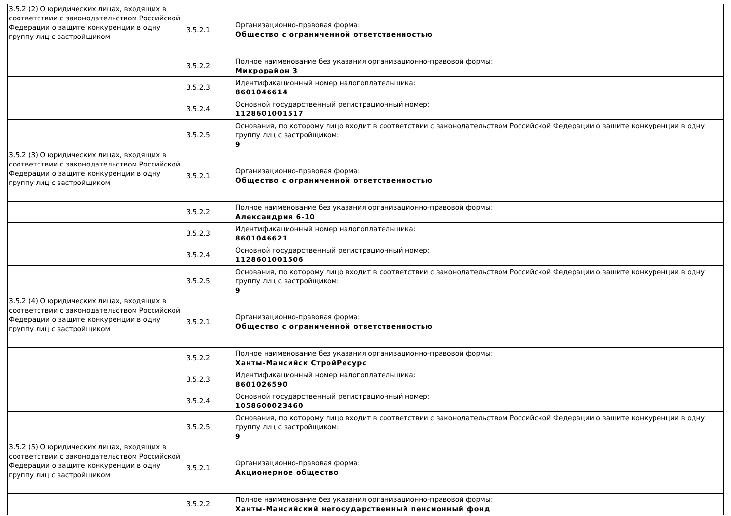| 3.5.2 (2) О юридических лицах, входящих в соответствии с законодательством Российской Федерации о защите конкуренции в одну группу лиц с застройщиком | 3.5.2.1 | Организационно-правовая форма: Общество с ограниченной ответственностью |
| | 3.5.2.2 | Полное наименование без указания организационно-правовой формы: Микрорайон 3 |
| | 3.5.2.3 | Идентификационный номер налогоплательщика: 8601046614 |
| | 3.5.2.4 | Основной государственный регистрационный номер: 1128601001517 |
| | 3.5.2.5 | Основания, по которому лицо входит в соответствии с законодательством Российской Федерации о защите конкуренции в одну группу лиц с застройщиком: 9 |
| 3.5.2 (3) О юридических лицах, входящих в соответствии с законодательством Российской Федерации о защите конкуренции в одну группу лиц с застройщиком | 3.5.2.1 | Организационно-правовая форма: Общество с ограниченной ответственностью |
| | 3.5.2.2 | Полное наименование без указания организационно-правовой формы: Александрия 6-10 |
| | 3.5.2.3 | Идентификационный номер налогоплательщика: 8601046621 |
| | 3.5.2.4 | Основной государственный регистрационный номер: 1128601001506 |
| | 3.5.2.5 | Основания, по которому лицо входит в соответствии с законодательством Российской Федерации о защите конкуренции в одну группу лиц с застройщиком: 9 |
| 3.5.2 (4) О юридических лицах, входящих в соответствии с законодательством Российской Федерации о защите конкуренции в одну группу лиц с застройщиком | 3.5.2.1 | Организационно-правовая форма: Общество с ограниченной ответственностью |
| | 3.5.2.2 | Полное наименование без указания организационно-правовой формы: Ханты-Мансийск СтройРесурс |
| | 3.5.2.3 | Идентификационный номер налогоплательщика: 8601026590 |
| | 3.5.2.4 | Основной государственный регистрационный номер: 1058600023460 |
| | 3.5.2.5 | Основания, по которому лицо входит в соответствии с законодательством Российской Федерации о защите конкуренции в одну группу лиц с застройщиком: 9 |
| 3.5.2 (5) О юридических лицах, входящих в соответствии с законодательством Российской Федерации о защите конкуренции в одну группу лиц с застройщиком | 3.5.2.1 | Организационно-правовая форма: Акционерное общество |
| | 3.5.2.2 | Полное наименование без указания организационно-правовой формы: Ханты-Мансийский негосударственный пенсионный фонд |